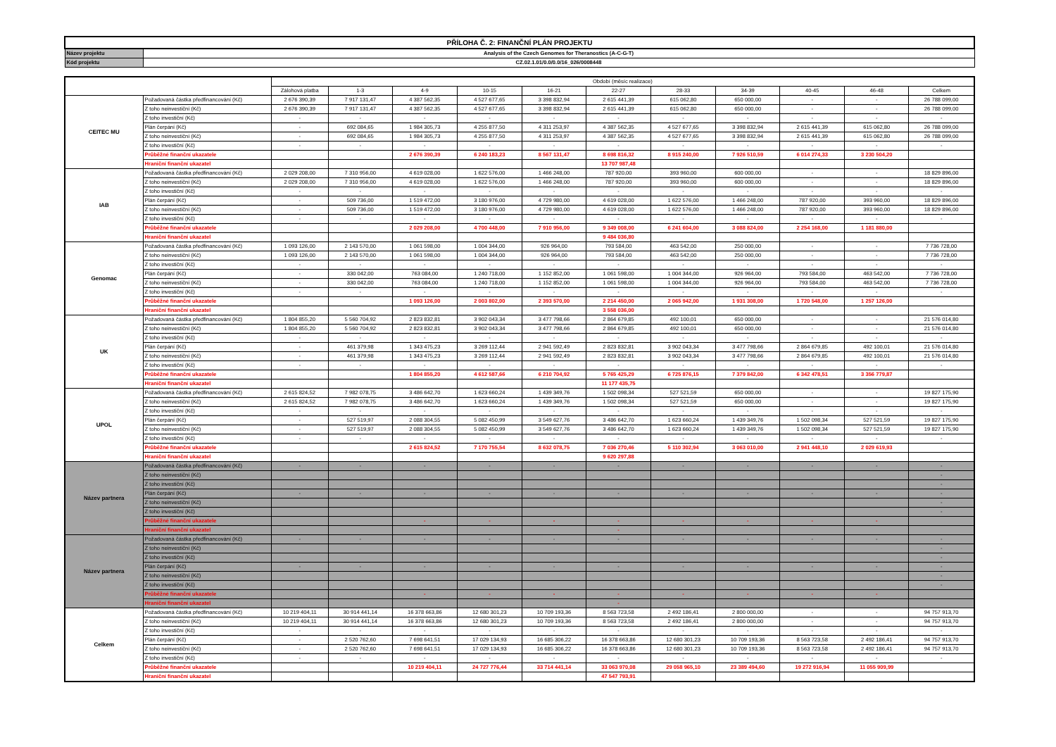| PŘÍLOHA Č. 2: FINANČNÍ PLÁN PROJEKTU | |
| Název projektu | Analysis of the Czech Genomes for Theranostics (A-C-G-T) |
| Kód projektu | CZ.02.1.01/0.0/0.0/16_026/0008448 |
| | | Období (měsíc realizace) | | | | | | | | | | |
| --- | --- | --- | --- | --- | --- | --- | --- | --- | --- | --- | --- | --- |
| | | Zálohová platba | 1-3 | 4-9 | 10-15 | 16-21 | 22-27 | 28-33 | 34-39 | 40-45 | 46-48 | Celkem |
| CEITEC MU | Požadovaná částka předfinancování (Kč) | 2 676 390,39 | 7 917 131,47 | 4 387 562,35 | 4 527 677,65 | 3 398 832,94 | 2 615 441,39 | 615 062,80 | 650 000,00 | - | - | 26 788 099,00 |
| | Z toho neinvestiční (Kč) | 2 676 390,39 | 7 917 131,47 | 4 387 562,35 | 4 527 677,65 | 3 398 832,94 | 2 615 441,39 | 615 062,80 | 650 000,00 | - | - | 26 788 099,00 |
| | Z toho investiční (Kč) | - | - | - | - | - | - | - | - | - | - | - |
| | Plán čerpání (Kč) | - | 692 084,65 | 1 984 305,73 | 4 255 877,50 | 4 311 253,97 | 4 387 562,35 | 4 527 677,65 | 3 398 832,94 | 2 615 441,39 | 615 062,80 | 26 788 099,00 |
| | Z toho neinvestiční (Kč) | - | 692 084,65 | 1 984 305,73 | 4 255 877,50 | 4 311 253,97 | 4 387 562,35 | 4 527 677,65 | 3 398 832,94 | 2 615 441,39 | 615 062,80 | 26 788 099,00 |
| | Z toho investiční (Kč) | - | - | - | - | - | - | - | - | - | - | - |
| | Průběžné finanční ukazatele | | | 2 676 390,39 | 6 240 183,23 | 8 567 131,47 | 8 698 816,32 | 8 915 240,00 | 7 926 510,59 | 6 014 274,33 | 3 230 504,20 | |
| | Hraniční finanční ukazatel | | | | | | 13 707 987,48 | | | | | |
| IAB | Požadovaná částka předfinancování (Kč) | 2 029 208,00 | 7 310 956,00 | 4 619 028,00 | 1 622 576,00 | 1 466 248,00 | 787 920,00 | 393 960,00 | 600 000,00 | - | - | 18 829 896,00 |
| | Z toho neinvestiční (Kč) | 2 029 208,00 | 7 310 956,00 | 4 619 028,00 | 1 622 576,00 | 1 466 248,00 | 787 920,00 | 393 960,00 | 600 000,00 | - | - | 18 829 896,00 |
| | Z toho investiční (Kč) | - | - | - | - | - | - | - | - | - | - | - |
| | Plán čerpání (Kč) | - | 509 736,00 | 1 519 472,00 | 3 180 976,00 | 4 729 980,00 | 4 619 028,00 | 1 622 576,00 | 1 466 248,00 | 787 920,00 | 393 960,00 | 18 829 896,00 |
| | Z toho neinvestiční (Kč) | - | 509 736,00 | 1 519 472,00 | 3 180 976,00 | 4 729 980,00 | 4 619 028,00 | 1 622 576,00 | 1 466 248,00 | 787 920,00 | 393 960,00 | 18 829 896,00 |
| | Z toho investiční (Kč) | - | - | - | - | - | - | - | - | - | - | - |
| | Průběžné finanční ukazatele | | | 2 029 208,00 | 4 700 448,00 | 7 910 956,00 | 9 349 008,00 | 6 241 604,00 | 3 088 824,00 | 2 254 168,00 | 1 181 880,00 | |
| | Hraniční finanční ukazatel | | | | | | 9 484 036,80 | | | | | |
| Genomac | Požadovaná částka předfinancování (Kč) | 1 093 126,00 | 2 143 570,00 | 1 061 598,00 | 1 004 344,00 | 926 964,00 | 793 584,00 | 463 542,00 | 250 000,00 | - | - | 7 736 728,00 |
| | Z toho neinvestiční (Kč) | 1 093 126,00 | 2 143 570,00 | 1 061 598,00 | 1 004 344,00 | 926 964,00 | 793 584,00 | 463 542,00 | 250 000,00 | - | - | 7 736 728,00 |
| | Z toho investiční (Kč) | - | - | - | - | - | - | - | - | - | - | - |
| | Plán čerpání (Kč) | - | 330 042,00 | 763 084,00 | 1 240 718,00 | 1 152 852,00 | 1 061 598,00 | 1 004 344,00 | 926 964,00 | 793 584,00 | 463 542,00 | 7 736 728,00 |
| | Z toho neinvestiční (Kč) | - | 330 042,00 | 763 084,00 | 1 240 718,00 | 1 152 852,00 | 1 061 598,00 | 1 004 344,00 | 926 964,00 | 793 584,00 | 463 542,00 | 7 736 728,00 |
| | Z toho investiční (Kč) | - | - | - | - | - | - | - | - | - | - | - |
| | Průběžné finanční ukazatele | | | 1 093 126,00 | 2 003 802,00 | 2 393 570,00 | 2 214 450,00 | 2 065 942,00 | 1 931 308,00 | 1 720 548,00 | 1 257 126,00 | |
| | Hraniční finanční ukazatel | | | | | | 3 558 036,00 | | | | | |
| UK | Požadovaná částka předfinancování (Kč) | 1 804 855,20 | 5 560 704,92 | 2 823 832,81 | 3 902 043,34 | 3 477 798,66 | 2 864 679,85 | 492 100,01 | 650 000,00 | - | - | 21 576 014,80 |
| | Z toho neinvestiční (Kč) | 1 804 855,20 | 5 560 704,92 | 2 823 832,81 | 3 902 043,34 | 3 477 798,66 | 2 864 679,85 | 492 100,01 | 650 000,00 | - | - | 21 576 014,80 |
| | Z toho investiční (Kč) | - | - | - | - | - | - | - | - | - | - | - |
| | Plán čerpání (Kč) | - | 461 379,98 | 1 343 475,23 | 3 269 112,44 | 2 941 592,49 | 2 823 832,81 | 3 902 043,34 | 3 477 798,66 | 2 864 679,85 | 492 100,01 | 21 576 014,80 |
| | Z toho neinvestiční (Kč) | - | 461 379,98 | 1 343 475,23 | 3 269 112,44 | 2 941 592,49 | 2 823 832,81 | 3 902 043,34 | 3 477 798,66 | 2 864 679,85 | 492 100,01 | 21 576 014,80 |
| | Z toho investiční (Kč) | - | - | - | - | - | - | - | - | - | - | - |
| | Průběžné finanční ukazatele | | | 1 804 855,20 | 4 612 587,66 | 6 210 704,92 | 5 765 425,29 | 6 725 876,15 | 7 379 842,00 | 6 342 478,51 | 3 356 779,87 | |
| | Hraniční finanční ukazatel | | | | | | 11 177 435,75 | | | | | |
| UPOL | Požadovaná částka předfinancování (Kč) | 2 615 824,52 | 7 982 078,75 | 3 486 642,70 | 1 623 660,24 | 1 439 349,76 | 1 502 098,34 | 527 521,59 | 650 000,00 | - | - | 19 827 175,90 |
| | Z toho neinvestiční (Kč) | 2 615 824,52 | 7 982 078,75 | 3 486 642,70 | 1 623 660,24 | 1 439 349,76 | 1 502 098,34 | 527 521,59 | 650 000,00 | - | - | 19 827 175,90 |
| | Z toho investiční (Kč) | - | - | - | - | - | - | - | - | - | - | - |
| | Plán čerpání (Kč) | - | 527 519,97 | 2 088 304,55 | 5 082 450,99 | 3 549 627,76 | 3 486 642,70 | 1 623 660,24 | 1 439 349,76 | 1 502 098,34 | 527 521,59 | 19 827 175,90 |
| | Z toho neinvestiční (Kč) | - | 527 519,97 | 2 088 304,55 | 5 082 450,99 | 3 549 627,76 | 3 486 642,70 | 1 623 660,24 | 1 439 349,76 | 1 502 098,34 | 527 521,59 | 19 827 175,90 |
| | Z toho investiční (Kč) | - | - | - | - | - | - | - | - | - | - | - |
| | Průběžné finanční ukazatele | | | 2 615 824,52 | 7 170 755,54 | 8 632 078,75 | 7 036 270,46 | 5 110 302,94 | 3 063 010,00 | 2 941 448,10 | 2 029 619,93 | |
| | Hraniční finanční ukazatel | | | | | | 9 620 297,88 | | | | | |
| Název partnera | Požadovaná částka předfinancování (Kč) | - | - | - | - | - | - | - | - | - | - | - |
| | Z toho neinvestiční (Kč) | | | | | | | | | | | - |
| | Z toho investiční (Kč) | | | | | | | | | | | - |
| | Plán čerpání (Kč) | - | - | - | - | - | - | - | - | - | - | - |
| | Z toho neinvestiční (Kč) | | | | | | | | | | | - |
| | Z toho investiční (Kč) | | | | | | | | | | | - |
| | Průběžné finanční ukazatele | | | - | - | - | - | - | - | - | - | |
| | Hraniční finanční ukazatel | | | | | | - | | | | | |
| Název partnera | Požadovaná částka předfinancování (Kč) | - | - | - | - | - | - | - | - | - | - | - |
| | Z toho neinvestiční (Kč) | | | | | | | | | | | - |
| | Z toho investiční (Kč) | | | | | | | | | | | - |
| | Plán čerpání (Kč) | - | - | - | - | - | - | - | - | - | - | - |
| | Z toho neinvestiční (Kč) | | | | | | | | | | | - |
| | Z toho investiční (Kč) | | | | | | | | | | | - |
| | Průběžné finanční ukazatele | | | - | - | - | - | - | - | - | - | |
| | Hraniční finanční ukazatel | | | | | | - | | | | | |
| Celkem | Požadovaná částka předfinancování (Kč) | 10 219 404,11 | 30 914 441,14 | 16 378 663,86 | 12 680 301,23 | 10 709 193,36 | 8 563 723,58 | 2 492 186,41 | 2 800 000,00 | - | - | 94 757 913,70 |
| | Z toho neinvestiční (Kč) | 10 219 404,11 | 30 914 441,14 | 16 378 663,86 | 12 680 301,23 | 10 709 193,36 | 8 563 723,58 | 2 492 186,41 | 2 800 000,00 | - | - | 94 757 913,70 |
| | Z toho investiční (Kč) | - | - | - | - | - | - | - | - | - | - | - |
| | Plán čerpání (Kč) | - | 2 520 762,60 | 7 698 641,51 | 17 029 134,93 | 16 685 306,22 | 16 378 663,86 | 12 680 301,23 | 10 709 193,36 | 8 563 723,58 | 2 492 186,41 | 94 757 913,70 |
| | Z toho neinvestiční (Kč) | - | 2 520 762,60 | 7 698 641,51 | 17 029 134,93 | 16 685 306,22 | 16 378 663,86 | 12 680 301,23 | 10 709 193,36 | 8 563 723,58 | 2 492 186,41 | 94 757 913,70 |
| | Z toho investiční (Kč) | - | - | - | - | - | - | - | - | - | - | - |
| | Průběžné finanční ukazatele | | | 10 219 404,11 | 24 727 776,44 | 33 714 441,14 | 33 063 970,08 | 29 058 965,10 | 23 389 494,60 | 19 272 916,94 | 11 055 909,99 | |
| | Hraniční finanční ukazatel | | | | | | 47 547 793,91 | | | | | |